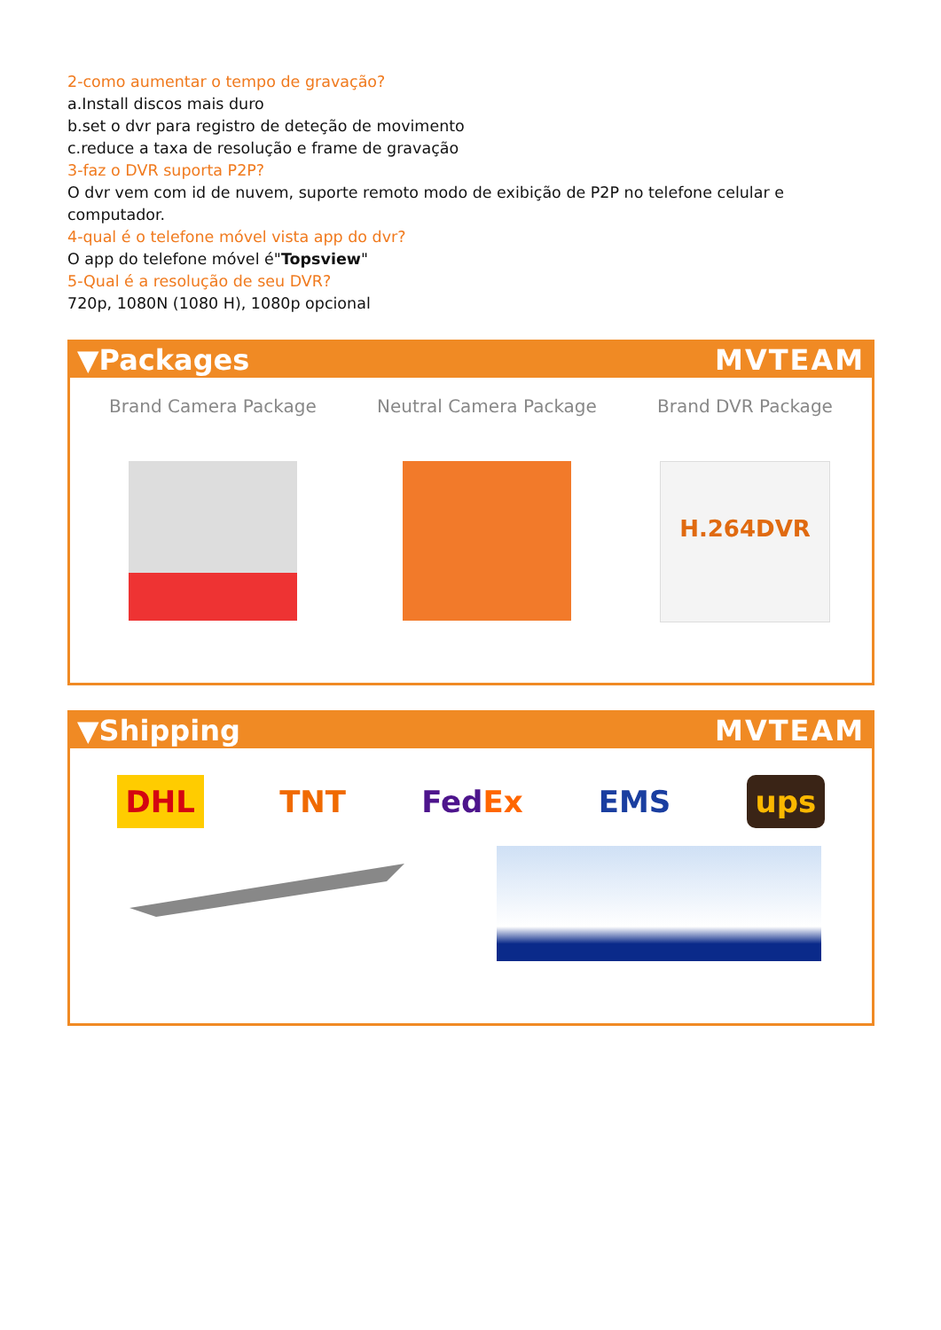2-como aumentar o tempo de gravação?
a.Install discos mais duro
b.set o dvr para registro de deteção de movimento
c.reduce a taxa de resolução e frame de gravação
3-faz o DVR suporta P2P?
O dvr vem com id de nuvem, suporte remoto modo de exibição de P2P no telefone celular e computador.
4-qual é o telefone móvel vista app do dvr?
O app do telefone móvel é"Topsview"
5-Qual é a resolução de seu DVR?
720p, 1080N (1080 H), 1080p opcional
▼Packages MVTEAM
Brand Camera Package Neutral Camera Package Brand DVR Package
H.264DVR
▼Shipping MVTEAM
DHL TNT FedEx EMS ups